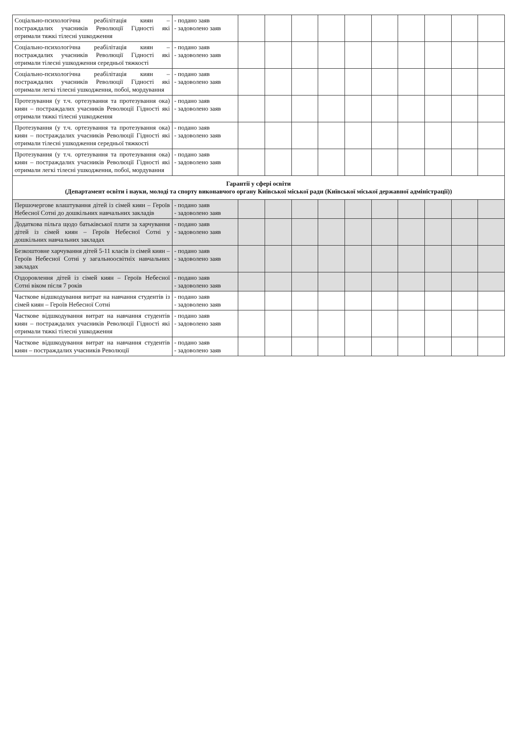| Соціально-психологічна реабілітація киян – постраждалих учасників Революції Гідності які отримали тяжкі тілесні ушкодження | - подано заяв - задоволено заяв | | | | | | | | | | |
| Соціально-психологічна реабілітація киян – постраждалих учасників Революції Гідності які отримали тілесні ушкодження середньої тяжкості | - подано заяв - задоволено заяв | | | | | | | | | | |
| Соціально-психологічна реабілітація киян – постраждалих учасників Революції Гідності які отримали легкі тілесні ушкодження, побої, мордування | - подано заяв - задоволено заяв | | | | | | | | | | |
| Протезування (у т.ч. ортезування та протезування ока) киян – постраждалих учасників Революції Гідності які отримали тяжкі тілесні ушкодження | - подано заяв - задоволено заяв | | | | | | | | | | |
| Протезування (у т.ч. ортезування та протезування ока) киян – постраждалих учасників Революції Гідності які отримали тілесні ушкодження середньої тяжкості | - подано заяв - задоволено заяв | | | | | | | | | | |
| Протезування (у т.ч. ортезування та протезування ока) киян – постраждалих учасників Революції Гідності які отримали легкі тілесні ушкодження, побої, мордування | - подано заяв - задоволено заяв | | | | | | | | | | |
| Гарантії у сфері освіти (Департамент освіти і науки, молоді та спорту виконавчого органу Київської міської ради (Київської міської державної адміністрації)) | | | | | | | | | | | |
| Першочергове влаштування дітей із сімей киян – Героїв Небесної Сотні до дошкільних навчальних закладів | - подано заяв - задоволено заяв | | | | | | | | | | |
| Додаткова пільга щодо батьківської плати за харчування дітей із сімей киян – Героїв Небесної Сотні у дошкільних навчальних закладах | - подано заяв - задоволено заяв | | | | | | | | | | |
| Безкоштовне харчування дітей 5-11 класів із сімей киян – Героїв Небесної Сотні у загальноосвітніх навчальних закладах | - подано заяв - задоволено заяв | | | | | | | | | | |
| Оздоровлення дітей із сімей киян – Героїв Небесної Сотні віком після 7 років | - подано заяв - задоволено заяв | | | | | | | | | | |
| Часткове відшкодування витрат на навчання студентів із сімей киян – Героїв Небесної Сотні | - подано заяв - задоволено заяв | | | | | | | | | | |
| Часткове відшкодування витрат на навчання студентів киян – постраждалих учасників Революції Гідності які отримали тяжкі тілесні ушкодження | - подано заяв - задоволено заяв | | | | | | | | | | |
| Часткове відшкодування витрат на навчання студентів киян – постраждалих учасників Революції | - подано заяв - задоволено заяв | | | | | | | | | | |